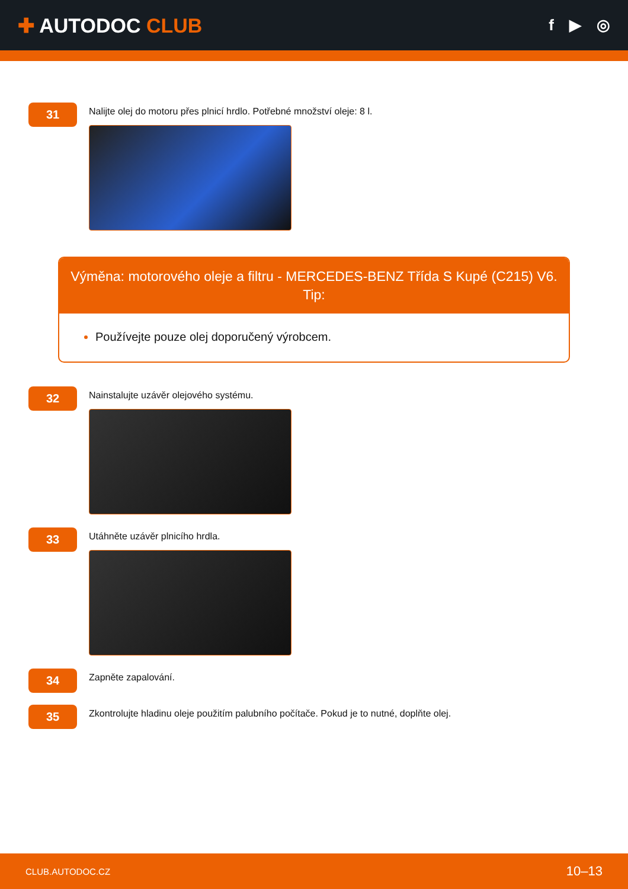✚ AUTODOC CLUB
f ▶ ◎
31
Nalijte olej do motoru přes plnicí hrdlo. Potřebné množství oleje: 8 l.
Výměna: motorového oleje a filtru - MERCEDES-BENZ Třída S Kupé (C215) V6.
Tip:
Používejte pouze olej doporučený výrobcem.
32
Nainstalujte uzávěr olejového systému.
33
Utáhněte uzávěr plnicího hrdla.
34
Zapněte zapalování.
35
Zkontrolujte hladinu oleje použitím palubního počítače. Pokud je to nutné, doplňte olej.
CLUB.AUTODOC.CZ 10–13